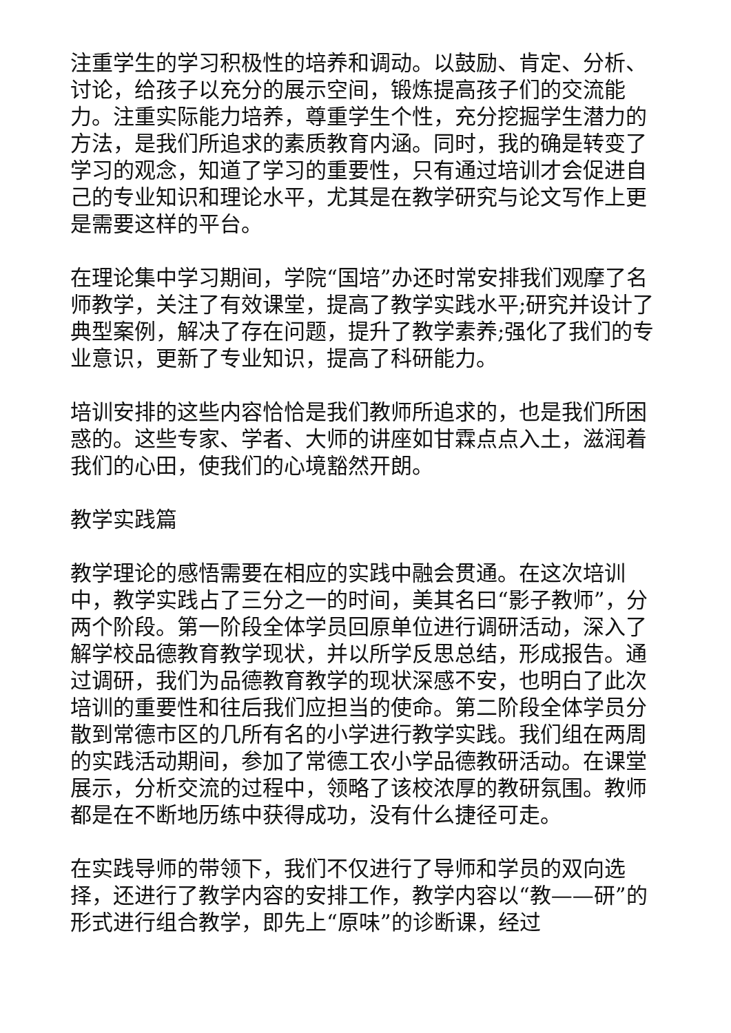注重学生的学习积极性的培养和调动。以鼓励、肯定、分析、讨论，给孩子以充分的展示空间，锻炼提高孩子们的交流能力。注重实际能力培养，尊重学生个性，充分挖掘学生潜力的方法，是我们所追求的素质教育内涵。同时，我的确是转变了学习的观念，知道了学习的重要性，只有通过培训才会促进自己的专业知识和理论水平，尤其是在教学研究与论文写作上更是需要这样的平台。
在理论集中学习期间，学院“国培”办还时常安排我们观摩了名师教学，关注了有效课堂，提高了教学实践水平;研究并设计了典型案例，解决了存在问题，提升了教学素养;强化了我们的专业意识，更新了专业知识，提高了科研能力。
培训安排的这些内容恰恰是我们教师所追求的，也是我们所困惑的。这些专家、学者、大师的讲座如甘霖点点入土，滋润着我们的心田，使我们的心境豁然开朗。
教学实践篇
教学理论的感悟需要在相应的实践中融会贯通。在这次培训中，教学实践占了三分之一的时间，美其名曰“影子教师”，分两个阶段。第一阶段全体学员回原单位进行调研活动，深入了解学校品德教育教学现状，并以所学反思总结，形成报告。通过调研，我们为品德教育教学的现状深感不安，也明白了此次培训的重要性和往后我们应担当的使命。第二阶段全体学员分散到常德市区的几所有名的小学进行教学实践。我们组在两周的实践活动期间，参加了常德工农小学品德教研活动。在课堂展示，分析交流的过程中，领略了该校浓厚的教研氛围。教师都是在不断地历练中获得成功，没有什么捷径可走。
在实践导师的带领下，我们不仅进行了导师和学员的双向选择，还进行了教学内容的安排工作，教学内容以“教——研”的形式进行组合教学，即先上“原味”的诊断课，经过